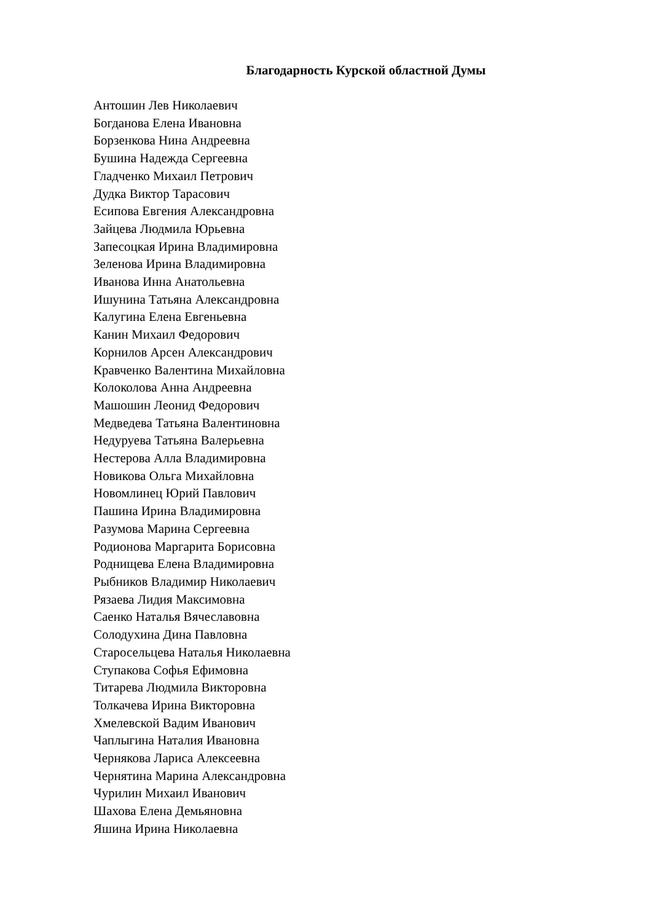Благодарность Курской областной Думы
Антошин Лев Николаевич
Богданова Елена Ивановна
Борзенкова Нина Андреевна
Бушина Надежда Сергеевна
Гладченко Михаил Петрович
Дудка Виктор Тарасович
Есипова Евгения Александровна
Зайцева Людмила Юрьевна
Запесоцкая Ирина Владимировна
Зеленова Ирина Владимировна
Иванова Инна Анатольевна
Ишунина Татьяна Александровна
Калугина Елена Евгеньевна
Канин Михаил Федорович
Корнилов Арсен Александрович
Кравченко Валентина Михайловна
Колоколова Анна Андреевна
Машошин Леонид Федорович
Медведева Татьяна Валентиновна
Недуруева Татьяна Валерьевна
Нестерова Алла Владимировна
Новикова Ольга Михайловна
Новомлинец Юрий Павлович
Пашина Ирина Владимировна
Разумова Марина Сергеевна
Родионова Маргарита Борисовна
Роднищева Елена Владимировна
Рыбников Владимир Николаевич
Рязаева Лидия Максимовна
Саенко Наталья Вячеславовна
Солодухина Дина Павловна
Старосельцева Наталья Николаевна
Ступакова Софья Ефимовна
Титарева Людмила Викторовна
Толкачева Ирина Викторовна
Хмелевской Вадим Иванович
Чаплыгина Наталия Ивановна
Чернякова Лариса Алексеевна
Чернятина Марина Александровна
Чурилин Михаил Иванович
Шахова Елена Демьяновна
Яшина Ирина Николаевна